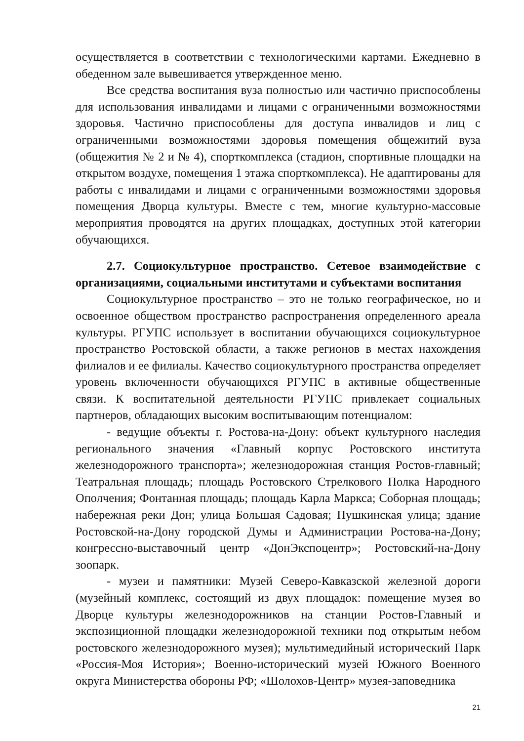осуществляется в соответствии с технологическими картами. Ежедневно в обеденном зале вывешивается утвержденное меню.
Все средства воспитания вуза полностью или частично приспособлены для использования инвалидами и лицами с ограниченными возможностями здоровья. Частично приспособлены для доступа инвалидов и лиц с ограниченными возможностями здоровья помещения общежитий вуза (общежития № 2 и № 4), спорткомплекса (стадион, спортивные площадки на открытом воздухе, помещения 1 этажа спорткомплекса). Не адаптированы для работы с инвалидами и лицами с ограниченными возможностями здоровья помещения Дворца культуры. Вместе с тем, многие культурно-массовые мероприятия проводятся на других площадках, доступных этой категории обучающихся.
2.7. Социокультурное пространство. Сетевое взаимодействие с организациями, социальными институтами и субъектами воспитания
Социокультурное пространство – это не только географическое, но и освоенное обществом пространство распространения определенного ареала культуры. РГУПС использует в воспитании обучающихся социокультурное пространство Ростовской области, а также регионов в местах нахождения филиалов и ее филиалы. Качество социокультурного пространства определяет уровень включенности обучающихся РГУПС в активные общественные связи. К воспитательной деятельности РГУПС привлекает социальных партнеров, обладающих высоким воспитывающим потенциалом:
- ведущие объекты г. Ростова-на-Дону: объект культурного наследия регионального значения «Главный корпус Ростовского института железнодорожного транспорта»; железнодорожная станция Ростов-главный; Театральная площадь; площадь Ростовского Стрелкового Полка Народного Ополчения; Фонтанная площадь; площадь Карла Маркса; Соборная площадь; набережная реки Дон; улица Большая Садовая; Пушкинская улица; здание Ростовской-на-Дону городской Думы и Администрации Ростова-на-Дону; конгрессно-выставочный центр «ДонЭкспоцентр»; Ростовский-на-Дону зоопарк.
- музеи и памятники: Музей Северо-Кавказской железной дороги (музейный комплекс, состоящий из двух площадок: помещение музея во Дворце культуры железнодорожников на станции Ростов-Главный и экспозиционной площадки железнодорожной техники под открытым небом ростовского железнодорожного музея); мультимедийный исторический Парк «Россия-Моя История»; Военно-исторический музей Южного Военного округа Министерства обороны РФ; «Шолохов-Центр» музея-заповедника
21